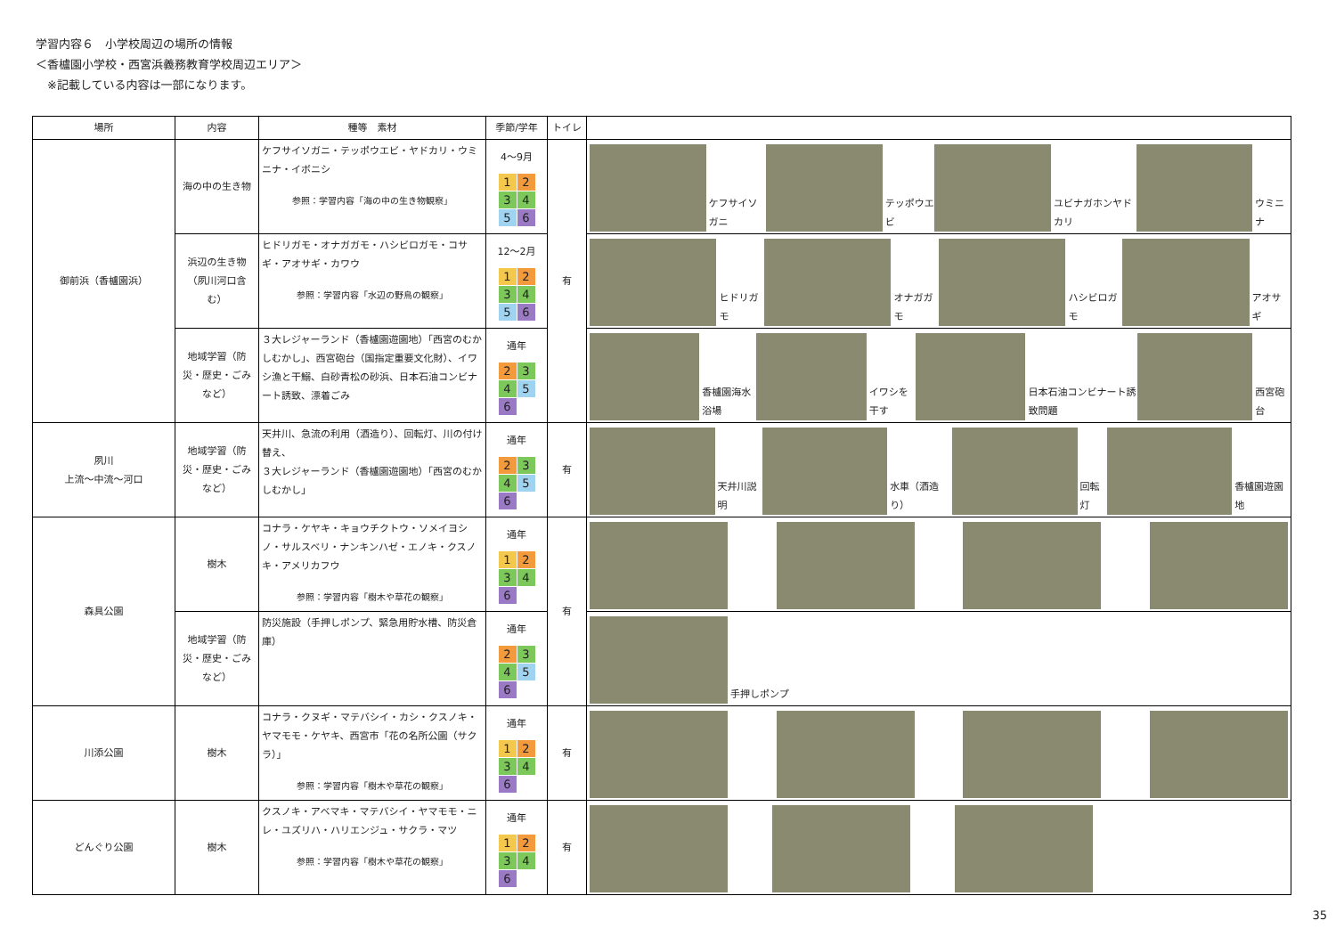学習内容６　小学校周辺の場所の情報
＜香櫨園小学校・西宮浜義務教育学校周辺エリア＞
　※記載している内容は一部になります。
| 場所 | 内容 | 種等 素材 | 季節/学年 | トイレ | |
| --- | --- | --- | --- | --- | --- |
| 御前浜（香櫨園浜） | 海の中の生き物 | ケフサイソガニ・テッポウエビ・ヤドカリ・ウミニナ・イボニシ 参照：学習内容「海の中の生き物観察」 | 4～9月 1 2 3 4 5 6 | 有 | ケフサイソガニ テッポウエビ ユビナガホンヤドカリ ウミニナ |
| | 浜辺の生き物（夙川河口含む） | ヒドリガモ・オナガガモ・ハシビロガモ・コサギ・アオサギ・カワウ 参照：学習内容「水辺の野鳥の観察」 | 12～2月 1 2 3 4 5 6 | | ヒドリガモ オナガガモ ハシビロガモ アオサギ |
| | 地域学習（防災・歴史・ごみなど） | ３大レジャーランド（香櫨園遊園地）「西宮のむかしむかし」、西宮砲台（国指定重要文化財）、イワシ漁と干鰯、白砂青松の砂浜、日本石油コンビナート誘致、漂着ごみ | 通年 2 3 4 5 6 | | 香櫨園海水浴場 イワシを干す 日本石油コンビナート誘致問題 西宮砲台 |
| 夙川 上流～中流～河口 | 地域学習（防災・歴史・ごみなど） | 天井川、急流の利用（酒造り）、回転灯、川の付け替え、 ３大レジャーランド（香櫨園遊園地）「西宮のむかしむかし」 | 通年 2 3 4 5 6 | 有 | 天井川説明 水車（酒造り） 回転灯 香櫨園遊園地 |
| 森具公園 | 樹木 | コナラ・ケヤキ・キョウチクトウ・ソメイヨシノ・サルスベリ・ナンキンハゼ・エノキ・クスノキ・アメリカフウ 参照：学習内容「樹木や草花の観察」 | 通年 1 2 3 4 6 | 有 | |
| | 地域学習（防災・歴史・ごみなど） | 防災施設（手押しポンプ、緊急用貯水槽、防災倉庫） | 通年 2 3 4 5 6 | | 手押しポンプ |
| 川添公園 | 樹木 | コナラ・クヌギ・マテバシイ・カシ・クスノキ・ヤマモモ・ケヤキ、西宮市「花の名所公園（サクラ）」 参照：学習内容「樹木や草花の観察」 | 通年 1 2 3 4 6 | 有 | |
| どんぐり公園 | 樹木 | クスノキ・アベマキ・マテバシイ・ヤマモモ・ニレ・ユズリハ・ハリエンジュ・サクラ・マツ 参照：学習内容「樹木や草花の観察」 | 通年 1 2 3 4 6 | 有 | |
35